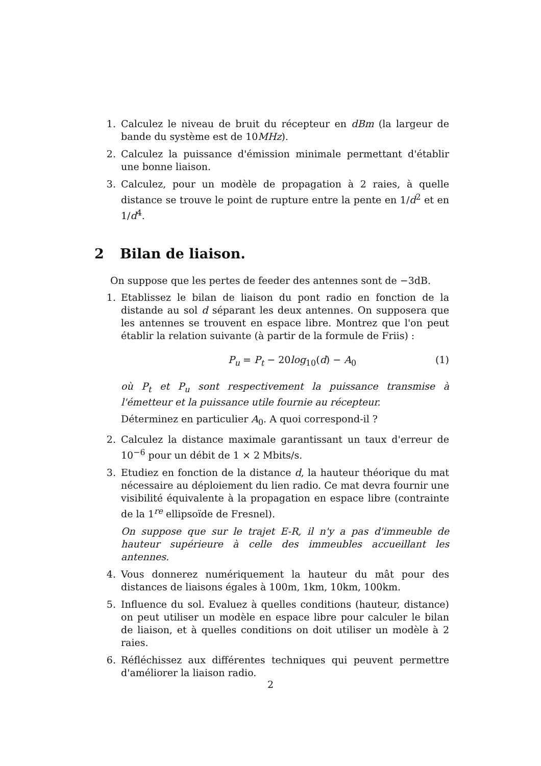1. Calculez le niveau de bruit du récepteur en dBm (la largeur de bande du système est de 10MHz).
2. Calculez la puissance d'émission minimale permettant d'établir une bonne liaison.
3. Calculez, pour un modèle de propagation à 2 raies, à quelle distance se trouve le point de rupture entre la pente en 1/d<sup>2</sup> et en 1/d<sup>4</sup>.
2 Bilan de liaison.
On suppose que les pertes de feeder des antennes sont de −3dB.
1. Etablissez le bilan de liaison du pont radio en fonction de la distande au sol d séparant les deux antennes. On supposera que les antennes se trouvent en espace libre. Montrez que l'on peut établir la relation suivante (à partir de la formule de Friis) :
P<sub>u</sub> = P<sub>t</sub> − 20log<sub>10</sub>(d) − A<sub>0</sub> (1)
où P<sub>t</sub> et P<sub>u</sub> sont respectivement la puissance transmise à l'émetteur et la puissance utile fournie au récepteur.
Déterminez en particulier A<sub>0</sub>. A quoi correspond-il ?
2. Calculez la distance maximale garantissant un taux d'erreur de 10<sup>−6</sup> pour un débit de 1 × 2 Mbits/s.
3. Etudiez en fonction de la distance d, la hauteur théorique du mat nécessaire au déploiement du lien radio. Ce mat devra fournir une visibilité équivalente à la propagation en espace libre (contrainte de la 1<sup>re</sup> ellipsoïde de Fresnel).
On suppose que sur le trajet E-R, il n'y a pas d'immeuble de hauteur supérieure à celle des immeubles accueillant les antennes.
4. Vous donnerez numériquement la hauteur du mât pour des distances de liaisons égales à 100m, 1km, 10km, 100km.
5. Influence du sol. Evaluez à quelles conditions (hauteur, distance) on peut utiliser un modèle en espace libre pour calculer le bilan de liaison, et à quelles conditions on doit utiliser un modèle à 2 raies.
6. Réfléchissez aux différentes techniques qui peuvent permettre d'améliorer la liaison radio.
2